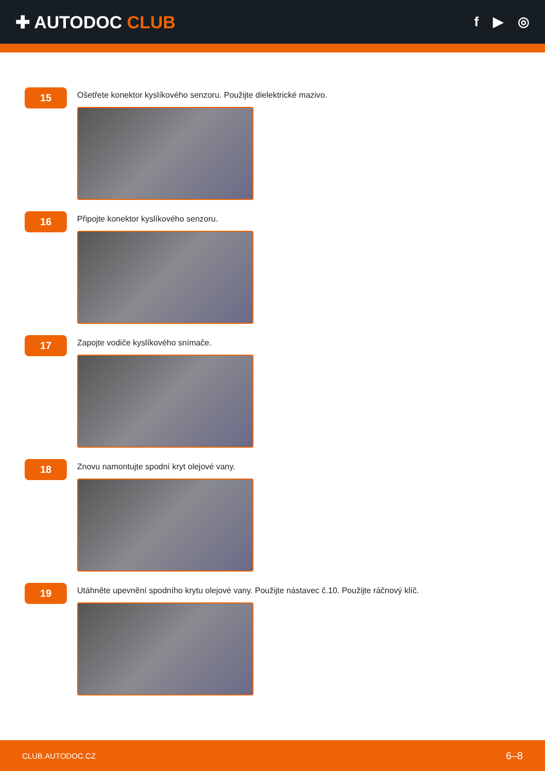✚ AUTODOC CLUB
f ▶ ◎
15
Ošetřete konektor kyslíkového senzoru. Použijte dielektrické mazivo.
16
Připojte konektor kyslíkového senzoru.
17
Zapojte vodiče kyslíkového snímače.
18
Znovu namontujte spodní kryt olejové vany.
19
Utáhněte upevnění spodního krytu olejové vany. Použijte nástavec č.10. Použijte ráčnový klíč.
CLUB.AUTODOC.CZ 6–8